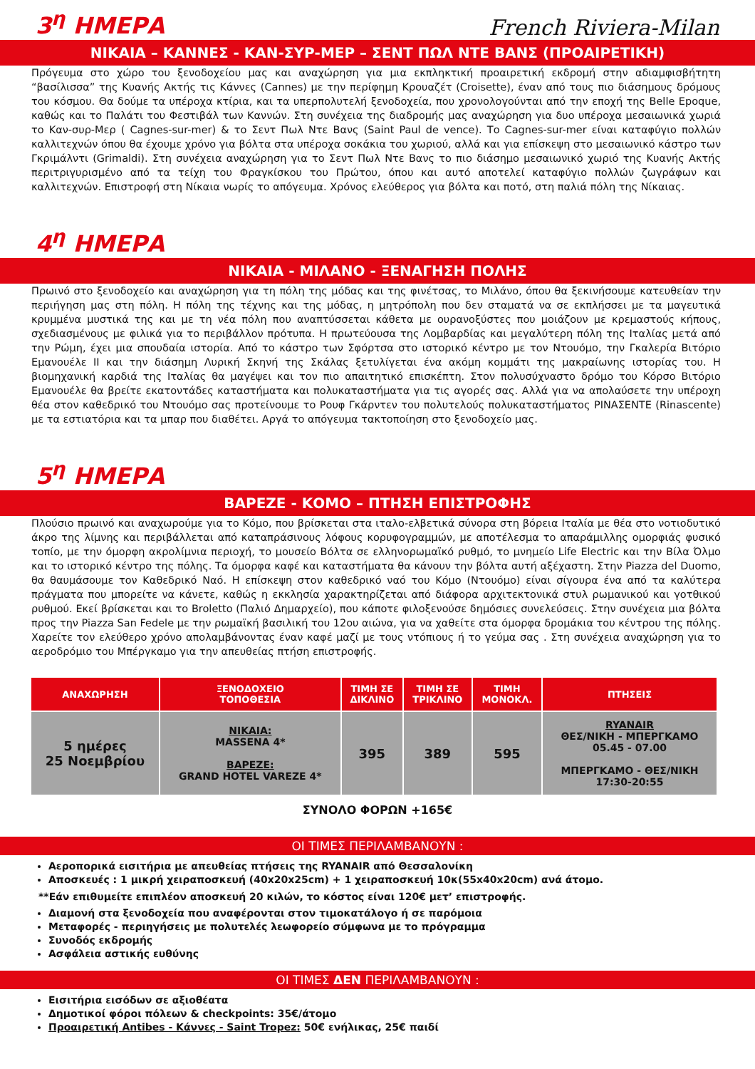3<sup>η</sup> ΗΜΕΡΑ
French Riviera-Milan
ΝΙΚΑΙΑ – ΚΑΝΝΕΣ - ΚΑΝ-ΣΥΡ-ΜΕΡ – ΣΕΝΤ ΠΩΛ ΝΤΕ ΒΑΝΣ (ΠΡΟΑΙΡΕΤΙΚΗ)
Πρόγευμα στο χώρο του ξενοδοχείου μας και αναχώρηση για μια εκπληκτική προαιρετική εκδρομή στην αδιαμφισβήτητη “βασίλισσα” της Κυανής Ακτής τις Κάννες (Cannes) με την περίφημη Κρουαζέτ (Croisette), έναν από τους πιο διάσημους δρόμους του κόσμου. Θα δούμε τα υπέροχα κτίρια, και τα υπερπολυτελή ξενοδοχεία, που χρονολογούνται από την εποχή της Belle Epoque, καθώς και το Παλάτι του Φεστιβάλ των Καννών. Στη συνέχεια της διαδρομής μας αναχώρηση για δυο υπέροχα μεσαιωνικά χωριά το Καν-συρ-Μερ ( Cagnes-sur-mer) & το Σεντ Πωλ Ντε Βανς (Saint Paul de vence). Το Cagnes-sur-mer είναι καταφύγιο πολλών καλλιτεχνών όπου θα έχουμε χρόνο για βόλτα στα υπέροχα σοκάκια του χωριού, αλλά και για επίσκεψη στο μεσαιωνικό κάστρο των Γκριμάλντι (Grimaldi). Στη συνέχεια αναχώρηση για το Σεντ Πωλ Ντε Βανς το πιο διάσημο μεσαιωνικό χωριό της Κυανής Ακτής περιτριγυρισμένο από τα τείχη του Φραγκίσκου του Πρώτου, όπου και αυτό αποτελεί καταφύγιο πολλών ζωγράφων και καλλιτεχνών. Επιστροφή στη Νίκαια νωρίς το απόγευμα. Χρόνος ελεύθερος για βόλτα και ποτό, στη παλιά πόλη της Νίκαιας.
4<sup>η</sup> ΗΜΕΡΑ
ΝΙΚΑΙΑ - ΜΙΛΑΝΟ - ΞΕΝΑΓΗΣΗ ΠΟΛΗΣ
Πρωινό στο ξενοδοχείο και αναχώρηση για τη πόλη της μόδας και της φινέτσας, το Μιλάνο, όπου θα ξεκινήσουμε κατευθείαν την περιήγηση μας στη πόλη. Η πόλη της τέχνης και της μόδας, η μητρόπολη που δεν σταματά να σε εκπλήσσει με τα μαγευτικά κρυμμένα μυστικά της και με τη νέα πόλη που αναπτύσσεται κάθετα με ουρανοξύστες που μοιάζουν με κρεμαστούς κήπους, σχεδιασμένους με φιλικά για το περιβάλλον πρότυπα. Η πρωτεύουσα της Λομβαρδίας και μεγαλύτερη πόλη της Ιταλίας μετά από την Ρώμη, έχει μια σπουδαία ιστορία. Από το κάστρο των Σφόρτσα στο ιστορικό κέντρο με τον Ντουόμο, την Γκαλερία Βιτόριο Εμανουέλε ΙΙ και την διάσημη Λυρική Σκηνή της Σκάλας ξετυλίγεται ένα ακόμη κομμάτι της μακραίωνης ιστορίας του. Η βιομηχανική καρδιά της Ιταλίας θα μαγέψει και τον πιο απαιτητικό επισκέπτη. Στον πολυσύχναστο δρόμο του Κόρσο Βιτόριο Εμανουέλε θα βρείτε εκατοντάδες καταστήματα και πολυκαταστήματα για τις αγορές σας. Αλλά για να απολαύσετε την υπέροχη θέα στον καθεδρικό του Ντουόμο σας προτείνουμε το Ρουφ Γκάρντεν του πολυτελούς πολυκαταστήματος ΡΙΝΑΣΕΝΤΕ (Rinascente) με τα εστιατόρια και τα μπαρ που διαθέτει. Αργά το απόγευμα τακτοποίηση στο ξενοδοχείο μας.
5<sup>η</sup> ΗΜΕΡΑ
ΒΑΡΕΖΕ - ΚΟΜΟ – ΠΤΗΣΗ ΕΠΙΣΤΡΟΦΗΣ
Πλούσιο πρωινό και αναχωρούμε για το Κόμο, που βρίσκεται στα ιταλο-ελβετικά σύνορα στη βόρεια Ιταλία με θέα στο νοτιοδυτικό άκρο της λίμνης και περιβάλλεται από καταπράσινους λόφους κορυφογραμμών, με αποτέλεσμα το απαράμιλλης ομορφιάς φυσικό τοπίο, με την όμορφη ακρολίμνια περιοχή, το μουσείο Βόλτα σε ελληνορωμαϊκό ρυθμό, το μνημείο Life Electric και την Βίλα Όλμο και το ιστορικό κέντρο της πόλης. Τα όμορφα καφέ και καταστήματα θα κάνουν την βόλτα αυτή αξέχαστη. Στην Piazza del Duomo, θα θαυμάσουμε τον Καθεδρικό Ναό. Η επίσκεψη στον καθεδρικό ναό του Κόμο (Ντουόμο) είναι σίγουρα ένα από τα καλύτερα πράγματα που μπορείτε να κάνετε, καθώς η εκκλησία χαρακτηρίζεται από διάφορα αρχιτεκτονικά στυλ ρωμανικού και γοτθικού ρυθμού. Εκεί βρίσκεται και το Broletto (Παλιό Δημαρχείο), που κάποτε φιλοξενούσε δημόσιες συνελεύσεις. Στην συνέχεια μια βόλτα προς την Piazza San Fedele με την ρωμαϊκή βασιλική του 12ου αιώνα, για να χαθείτε στα όμορφα δρομάκια του κέντρου της πόλης. Χαρείτε τον ελεύθερο χρόνο απολαμβάνοντας έναν καφέ μαζί με τους ντόπιους ή το γεύμα σας . Στη συνέχεια αναχώρηση για το αεροδρόμιο του Μπέργκαμο για την απευθείας πτήση επιστροφής.
| ΑΝΑΧΩΡΗΣΗ | ΞΕΝΟΔΟΧΕΙΟ ΤΟΠΟΘΕΣΙΑ | ΤΙΜΗ ΣΕ ΔΙΚΛΙΝΟ | ΤΙΜΗ ΣΕ ΤΡΙΚΛΙΝΟ | ΤΙΜΗ ΜΟΝΟΚΛ. | ΠΤΗΣΕΙΣ |
| --- | --- | --- | --- | --- | --- |
| 5 ημέρες 25 Νοεμβρίου | ΝΙΚΑΙΑ: MASSENA 4* ΒΑΡΕΖΕ: GRAND HOTEL VAREZE 4* | 395 | 389 | 595 | RYANAIR ΘΕΣ/ΝΙΚΗ - ΜΠΕΡΓΚΑΜΟ 05.45 - 07.00 ΜΠΕΡΓΚΑΜΟ - ΘΕΣ/ΝΙΚΗ 17:30-20:55 |
ΣΥΝΟΛΟ ΦΟΡΩΝ +165€
ΟΙ ΤΙΜΕΣ ΠΕΡΙΛΑΜΒΑΝΟΥΝ :
Αεροπορικά εισιτήρια με απευθείας πτήσεις της RYANAIR από Θεσσαλονίκη
Αποσκευές : 1 μικρή χειραποσκευή (40x20x25cm) + 1 χειραποσκευή 10κ(55x40x20cm) ανά άτομο.
**Εάν επιθυμείτε επιπλέον αποσκευή 20 κιλών, το κόστος είναι 120€ μετ’ επιστροφής.
Διαμονή στα ξενοδοχεία που αναφέρονται στον τιμοκατάλογο ή σε παρόμοια
Μεταφορές - περιηγήσεις με πολυτελές λεωφορείο σύμφωνα με το πρόγραμμα
Συνοδός εκδρομής
Ασφάλεια αστικής ευθύνης
ΟΙ ΤΙΜΕΣ ΔΕΝ ΠΕΡΙΛΑΜΒΑΝΟΥΝ :
Εισιτήρια εισόδων σε αξιοθέατα
Δημοτικοί φόροι πόλεων & checkpoints: 35€/άτομο
Προαιρετική Antibes - Κάννες - Saint Tropez: 50€ ενήλικας, 25€ παιδί